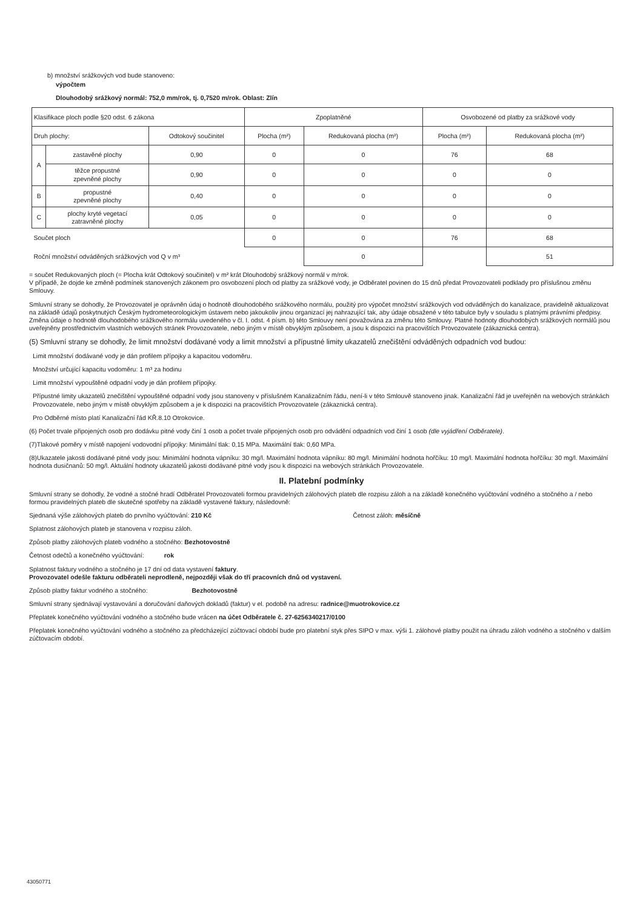b) množství srážkových vod bude stanoveno:
výpočtem
Dlouhodobý srážkový normál: 752,0 mm/rok, tj. 0,7520 m/rok. Oblast: Zlín
| Klasifikace ploch podle §20 odst. 6 zákona | | | Zpoplatněné | | Osvobozené od platby za srážkové vody | |
| Druh plochy: | | Odtokový součinitel | Plocha (m²) | Redukovaná plocha (m²) | Plocha (m²) | Redukovaná plocha (m²) |
| A | zastavěné plochy | 0,90 | 0 | 0 | 76 | 68 |
| | těžce propustné zpevněné plochy | 0,90 | 0 | 0 | 0 | 0 |
| B | propustné zpevněné plochy | 0,40 | 0 | 0 | 0 | 0 |
| C | plochy kryté vegetací zatravněné plochy | 0,05 | 0 | 0 | 0 | 0 |
| Součet ploch | | | 0 | 0 | 76 | 68 |
| Roční množství odváděných srážkových vod Q v m³ | | | | 0 | | 51 |
= součet Redukovaných ploch (= Plocha krát Odtokový součinitel) v m² krát Dlouhodobý srážkový normál v m/rok.
V případě, že dojde ke změně podmínek stanovených zákonem pro osvobození ploch od platby za srážkové vody, je Odběratel povinen do 15 dnů předat Provozovateli podklady pro příslušnou změnu Smlouvy.
Smluvní strany se dohodly, že Provozovatel je oprávněn údaj o hodnotě dlouhodobého srážkového normálu, použitý pro výpočet množství srážkových vod odváděných do kanalizace, pravidelně aktualizovat na základě údajů poskytnutých Českým hydrometeorologickým ústavem nebo jakoukoliv jinou organizací jej nahrazující tak, aby údaje obsažené v této tabulce byly v souladu s platnými právními předpisy. Změna údaje o hodnotě dlouhodobého srážkového normálu uvedeného v čl. I. odst. 4 písm. b) této Smlouvy není považována za změnu této Smlouvy. Platné hodnoty dlouhodobých srážkových normálů jsou uveřejněny prostřednictvím vlastních webových stránek Provozovatele, nebo jiným v místě obvyklým způsobem, a jsou k dispozici na pracovištích Provozovatele (zákaznická centra).
(5) Smluvní strany se dohodly, že limit množství dodávané vody a limit množství a přípustné limity ukazatelů znečištění odváděných odpadních vod budou:
Limit množství dodávané vody je dán profilem přípojky a kapacitou vodoměru.
Množství určující kapacitu vodoměru: 1 m³ za hodinu
Limit množství vypouštěné odpadní vody je dán profilem přípojky.
Přípustné limity ukazatelů znečištění vypouštěné odpadní vody jsou stanoveny v příslušném Kanalizačním řádu, není-li v této Smlouvě stanoveno jinak. Kanalizační řád je uveřejněn na webových stránkách Provozovatele, nebo jiným v místě obvyklým způsobem a je k dispozici na pracovištích Provozovatele (zákaznická centra).
Pro Odběrné místo platí Kanalizační řád KŘ.8.10 Otrokovice.
(6) Počet trvale připojených osob pro dodávku pitné vody činí 1 osob a počet trvale připojených osob pro odvádění odpadních vod činí 1 osob (dle vyjádření Odběratele).
(7)Tlakové poměry v místě napojení vodovodní přípojky: Minimální tlak: 0,15 MPa. Maximální tlak: 0,60 MPa.
(8)Ukazatele jakosti dodávané pitné vody jsou: Minimální hodnota vápníku: 30 mg/l. Maximální hodnota vápníku: 80 mg/l. Minimální hodnota hořčíku: 10 mg/l. Maximální hodnota hořčíku: 30 mg/l. Maximální hodnota dusičnanů: 50 mg/l. Aktuální hodnoty ukazatelů jakosti dodávané pitné vody jsou k dispozici na webových stránkách Provozovatele.
II. Platební podmínky
Smluvní strany se dohodly, že vodné a stočné hradí Odběratel Provozovateli formou pravidelných zálohových plateb dle rozpisu záloh a na základě konečného vyúčtování vodného a stočného a / nebo formou pravidelných plateb dle skutečné spotřeby na základě vystavené faktury, následovně:
Sjednaná výše zálohových plateb do prvního vyúčtování: 210 Kč Četnost záloh: měsíčně
Splatnost zálohových plateb je stanovena v rozpisu záloh.
Způsob platby zálohových plateb vodného a stočného: Bezhotovostně
Četnost odečtů a konečného vyúčtování: rok
Splatnost faktury vodného a stočného je 17 dní od data vystavení faktury.
Provozovatel odešle fakturu odběrateli neprodleně, nejpozději však do tří pracovních dnů od vystavení.
Způsob platby faktur vodného a stočného: Bezhotovostně
Smluvní strany sjednávají vystavování a doručování daňových dokladů (faktur) v el. podobě na adresu: radnice@muotrokovice.cz
Přeplatek konečného vyúčtování vodného a stočného bude vrácen na účet Odběratele č. 27-6256340217/0100
Přeplatek konečného vyúčtování vodného a stočného za předcházející zúčtovací období bude pro platební styk přes SIPO v max. výši 1. zálohové platby použit na úhradu záloh vodného a stočného v dalším zúčtovacím období.
43050771